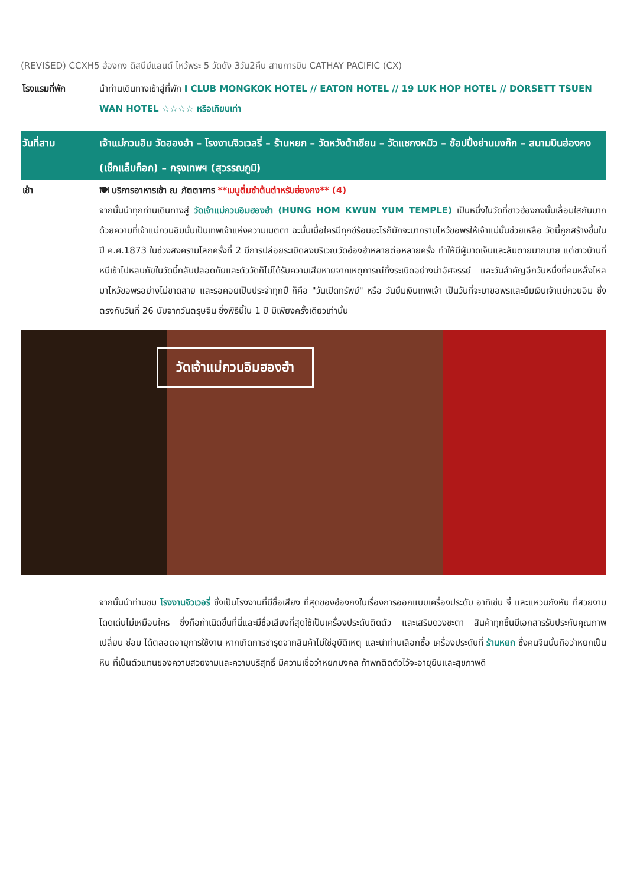(REVISED) CCXH5 ฮ่องกง ดิสนีย์แลนด์ ไหว้พระ 5 วัดดัง 3วัน2คืน สายการบิน CATHAY PACIFIC (CX)
โรงแรมที่พัก นำท่านเดินทางเข้าสู่ที่พัก I CLUB MONGKOK HOTEL // EATON HOTEL // 19 LUK HOP HOTEL // DORSETT TSUEN WAN HOTEL ☆☆☆☆ หรือเทียบเท่า
วันที่สาม เจ้าแม่กวนอิม วัดฮองฮำ – โรงงานจิวเวลรี่ – ร้านหยก – วัดหวังต้าเซียน – วัดแชกงหมิว – ช้อปปิ้งย่านมงก๊ก – สนามบินฮ่องกง (เช็กแล็บก็อก) – กรุงเทพฯ (สุวรรณภูมิ)
เช้า
🍽 บริการอาหารเช้า ณ ภัตตาคาร **เมนูติ่มซำต้นตำหรับฮ่องกง** (4)
จากนั้นนำทุกท่านเดินทางสู่ วัดเจ้าแม่กวนอิมฮองฮำ (HUNG HOM KWUN YUM TEMPLE) เป็นหนึ่งในวัดที่ชาวฮ่องกงนั้นเลื่อมใสกันมาก ด้วยความที่เจ้าแม่กวนอิมนั้นเป็นเทพเจ้าแห่งความเมตตา ฉะนั้นเมื่อใครมีทุกข์ร้อนอะไรก็มักจะมากราบไหว้ขอพรให้เจ้าแม่นั้นช่วยเหลือ วัดนี้ถูกสร้างขึ้นในปี ค.ศ.1873 ในช่วงสงครามโลกครั้งที่ 2 มีการปล่อยระเบิดลงบริเวณวัดฮ่องฮำหลายต่อหลายครั้ง ทำให้มีผู้บาดเจ็บและล้มตายมากมาย แต่ชาวบ้านที่หนีเข้าไปหลบภัยในวัดนี้กลับปลอดภัยและตัววัดก็ไม่ได้รับความเสียหายจากเหตุการณ์ทิ้งระเบิดอย่างน่าอัศจรรย์ และวันสำคัญอีกวันหนึ่งที่คนหลั่งไหลมาไหว้ขอพรอย่างไม่ขาดสาย และรอคอยเป็นประจำทุกปี ก็คือ "วันเปิดทรัพย์" หรือ วันยืมเงินเทพเจ้า เป็นวันที่จะมาขอพรและยืมเงินเจ้าแม่กวนอิม ซึ่งตรงกับวันที่ 26 นับจากวันตรุษจีน ซึ่งพิธีนี้ใน 1 ปี มีเพียงครั้งเดียวเท่านั้น
วัดเจ้าแม่กวนอิมฮองฮำ
จากนั้นนำท่านชม โรงงานจิวเวอรี่ ซึ่งเป็นโรงงานที่มีชื่อเสียง ที่สุดของฮ่องกงในเรื่องการออกแบบเครื่องประดับ อาทิเช่น จี้ และแหวนกังหัน ที่สวยงามโดดเด่นไม่เหมือนใคร ซึ่งถือกำเนิดขึ้นที่นี่และมีชื่อเสียงที่สุดใช้เป็นเครื่องประดับติดตัว และเสริมดวงชะตา สินค้าทุกชิ้นมีเอกสารรับประกันคุณภาพเปลี่ยน ซ่อม ได้ตลอดอายุการใช้งาน หากเกิดการชำรุดจากสินค้าไม่ใช่อุบัติเหตุ และนำท่านเลือกซื้อ เครื่องประดับที่ ร้านหยก ซึ่งคนจีนนั้นถือว่าหยกเป็นหิน ที่เป็นตัวแทนของความสวยงามและความบริสุทธิ์ มีความเชื่อว่าหยกมงคล ถ้าพกติดตัวไว้จะอายุยืนและสุขภาพดี